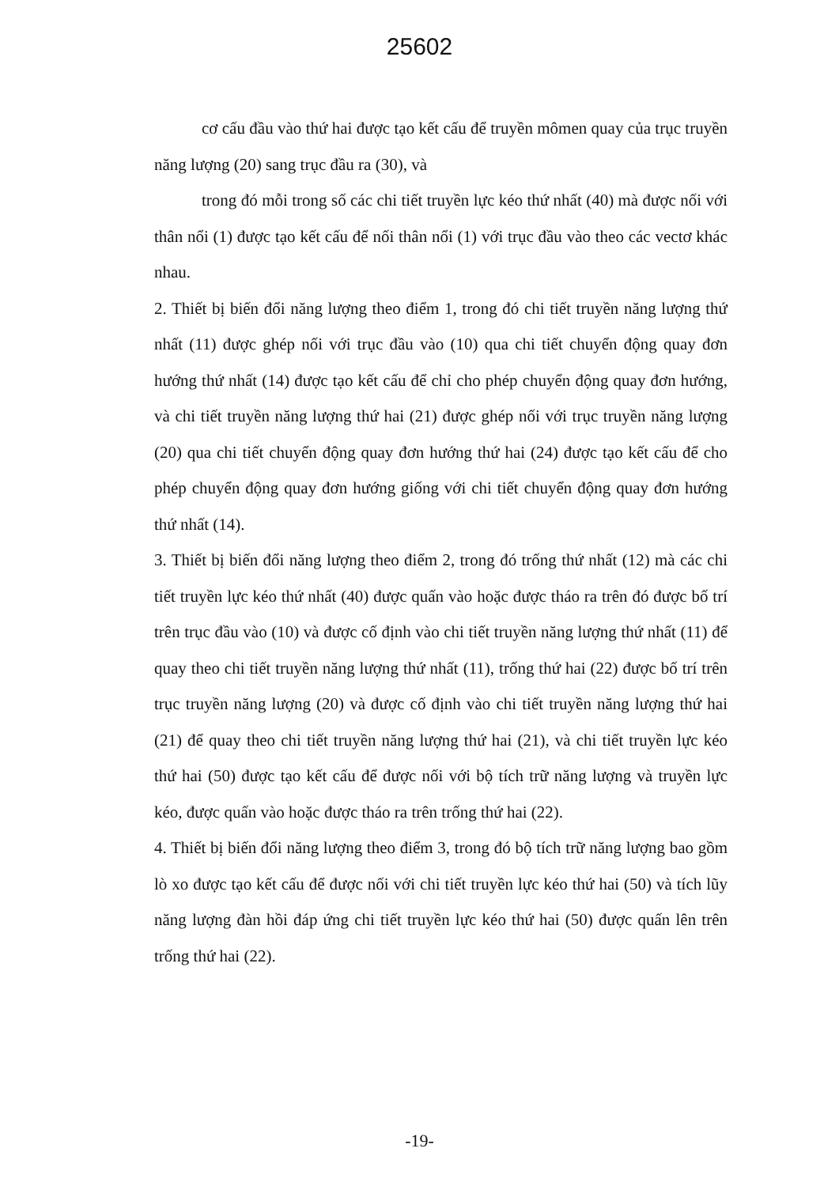25602
cơ cấu đầu vào thứ hai được tạo kết cấu để truyền mômen quay của trục truyền năng lượng (20) sang trục đầu ra (30), và
trong đó mỗi trong số các chi tiết truyền lực kéo thứ nhất (40) mà được nối với thân nổi (1) được tạo kết cấu để nối thân nổi (1) với trục đầu vào theo các vectơ khác nhau.
2. Thiết bị biến đổi năng lượng theo điểm 1, trong đó chi tiết truyền năng lượng thứ nhất (11) được ghép nối với trục đầu vào (10) qua chi tiết chuyển động quay đơn hướng thứ nhất (14) được tạo kết cấu để chỉ cho phép chuyển động quay đơn hướng, và chi tiết truyền năng lượng thứ hai (21) được ghép nối với trục truyền năng lượng (20) qua chi tiết chuyển động quay đơn hướng thứ hai (24) được tạo kết cấu để cho phép chuyển động quay đơn hướng giống với chi tiết chuyển động quay đơn hướng thứ nhất (14).
3. Thiết bị biến đổi năng lượng theo điểm 2, trong đó trống thứ nhất (12) mà các chi tiết truyền lực kéo thứ nhất (40) được quấn vào hoặc được tháo ra trên đó được bố trí trên trục đầu vào (10) và được cố định vào chi tiết truyền năng lượng thứ nhất (11) để quay theo chi tiết truyền năng lượng thứ nhất (11), trống thứ hai (22) được bố trí trên trục truyền năng lượng (20) và được cố định vào chi tiết truyền năng lượng thứ hai (21) để quay theo chi tiết truyền năng lượng thứ hai (21), và chi tiết truyền lực kéo thứ hai (50) được tạo kết cấu để được nối với bộ tích trữ năng lượng và truyền lực kéo, được quấn vào hoặc được tháo ra trên trống thứ hai (22).
4. Thiết bị biến đổi năng lượng theo điểm 3, trong đó bộ tích trữ năng lượng bao gồm lò xo được tạo kết cấu để được nối với chi tiết truyền lực kéo thứ hai (50) và tích lũy năng lượng đàn hồi đáp ứng chi tiết truyền lực kéo thứ hai (50) được quấn lên trên trống thứ hai (22).
-19-